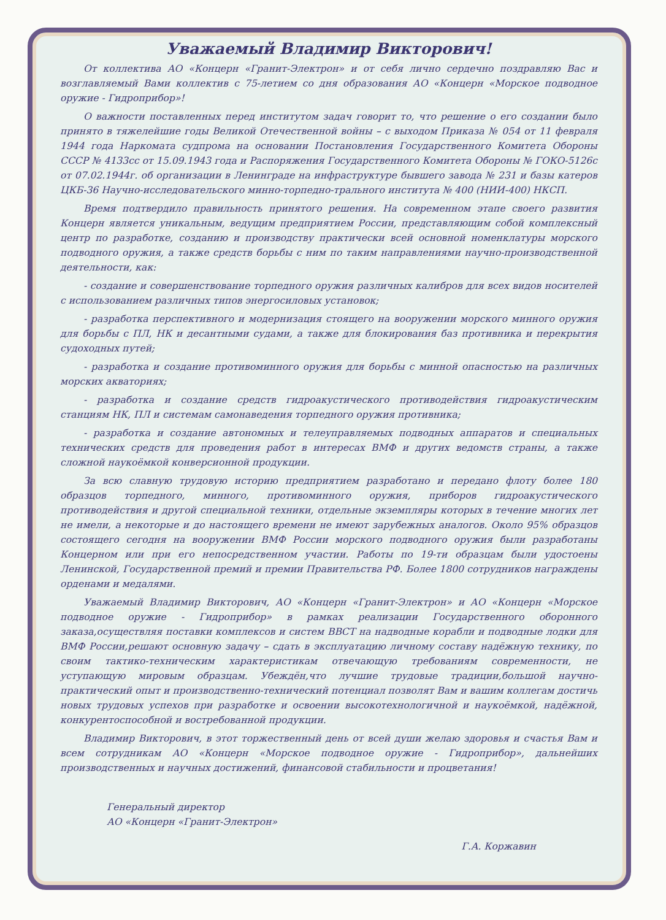Уважаемый Владимир Викторович!
От коллектива АО «Концерн «Гранит-Электрон» и от себя лично сердечно поздравляю Вас и возглавляемый Вами коллектив с 75-летием со дня образования АО «Концерн «Морское подводное оружие - Гидроприбор»!
О важности поставленных перед институтом задач говорит то, что решение о его создании было принято в тяжелейшие годы Великой Отечественной войны – с выходом Приказа № 054 от 11 февраля 1944 года Наркомата судпрома на основании Постановления Государственного Комитета Обороны СССР № 4133сс от 15.09.1943 года и Распоряжения Государственного Комитета Обороны № ГОКО-5126с от 07.02.1944г. об организации в Ленинграде на инфраструктуре бывшего завода № 231 и базы катеров ЦКБ-36 Научно-исследовательского минно-торпедно-трального института № 400 (НИИ-400) НКСП.
Время подтвердило правильность принятого решения. На современном этапе своего развития Концерн является уникальным, ведущим предприятием России, представляющим собой комплексный центр по разработке, созданию и производству практически всей основной номенклатуры морского подводного оружия, а также средств борьбы с ним по таким направлениями научно-производственной деятельности, как:
- создание и совершенствование торпедного оружия различных калибров для всех видов носителей с использованием различных типов энергосиловых установок;
- разработка перспективного и модернизация стоящего на вооружении морского минного оружия для борьбы с ПЛ, НК и десантными судами, а также для блокирования баз противника и перекрытия судоходных путей;
- разработка и создание противоминного оружия для борьбы с минной опасностью на различных морских акваториях;
- разработка и создание средств гидроакустического противодействия гидроакустическим станциям НК, ПЛ и системам самонаведения торпедного оружия противника;
- разработка и создание автономных и телеуправляемых подводных аппаратов и специальных технических средств для проведения работ в интересах ВМФ и других ведомств страны, а также сложной наукоёмкой конверсионной продукции.
За всю славную трудовую историю предприятием разработано и передано флоту более 180 образцов торпедного, минного, противоминного оружия, приборов гидроакустического противодействия и другой специальной техники, отдельные экземпляры которых в течение многих лет не имели, а некоторые и до настоящего времени не имеют зарубежных аналогов. Около 95% образцов состоящего сегодня на вооружении ВМФ России морского подводного оружия были разработаны Концерном или при его непосредственном участии. Работы по 19-ти образцам были удостоены Ленинской, Государственной премий и премии Правительства РФ. Более 1800 сотрудников награждены орденами и медалями.
Уважаемый Владимир Викторович, АО «Концерн «Гранит-Электрон» и АО «Концерн «Морское подводное оружие - Гидроприбор» в рамках реализации Государственного оборонного заказа,осуществляя поставки комплексов и систем ВВСТ на надводные корабли и подводные лодки для ВМФ России,решают основную задачу – сдать в эксплуатацию личному составу надёжную технику, по своим тактико-техническим характеристикам отвечающую требованиям современности, не уступающую мировым образцам. Убеждён,что лучшие трудовые традиции,большой научно-практический опыт и производственно-технический потенциал позволят Вам и вашим коллегам достичь новых трудовых успехов при разработке и освоении высокотехнологичной и наукоёмкой, надёжной, конкурентоспособной и востребованной продукции.
Владимир Викторович, в этот торжественный день от всей души желаю здоровья и счастья Вам и всем сотрудникам АО «Концерн «Морское подводное оружие - Гидроприбор», дальнейших производственных и научных достижений, финансовой стабильности и процветания!
Генеральный директор
АО «Концерн «Гранит-Электрон»
Г.А. Коржавин